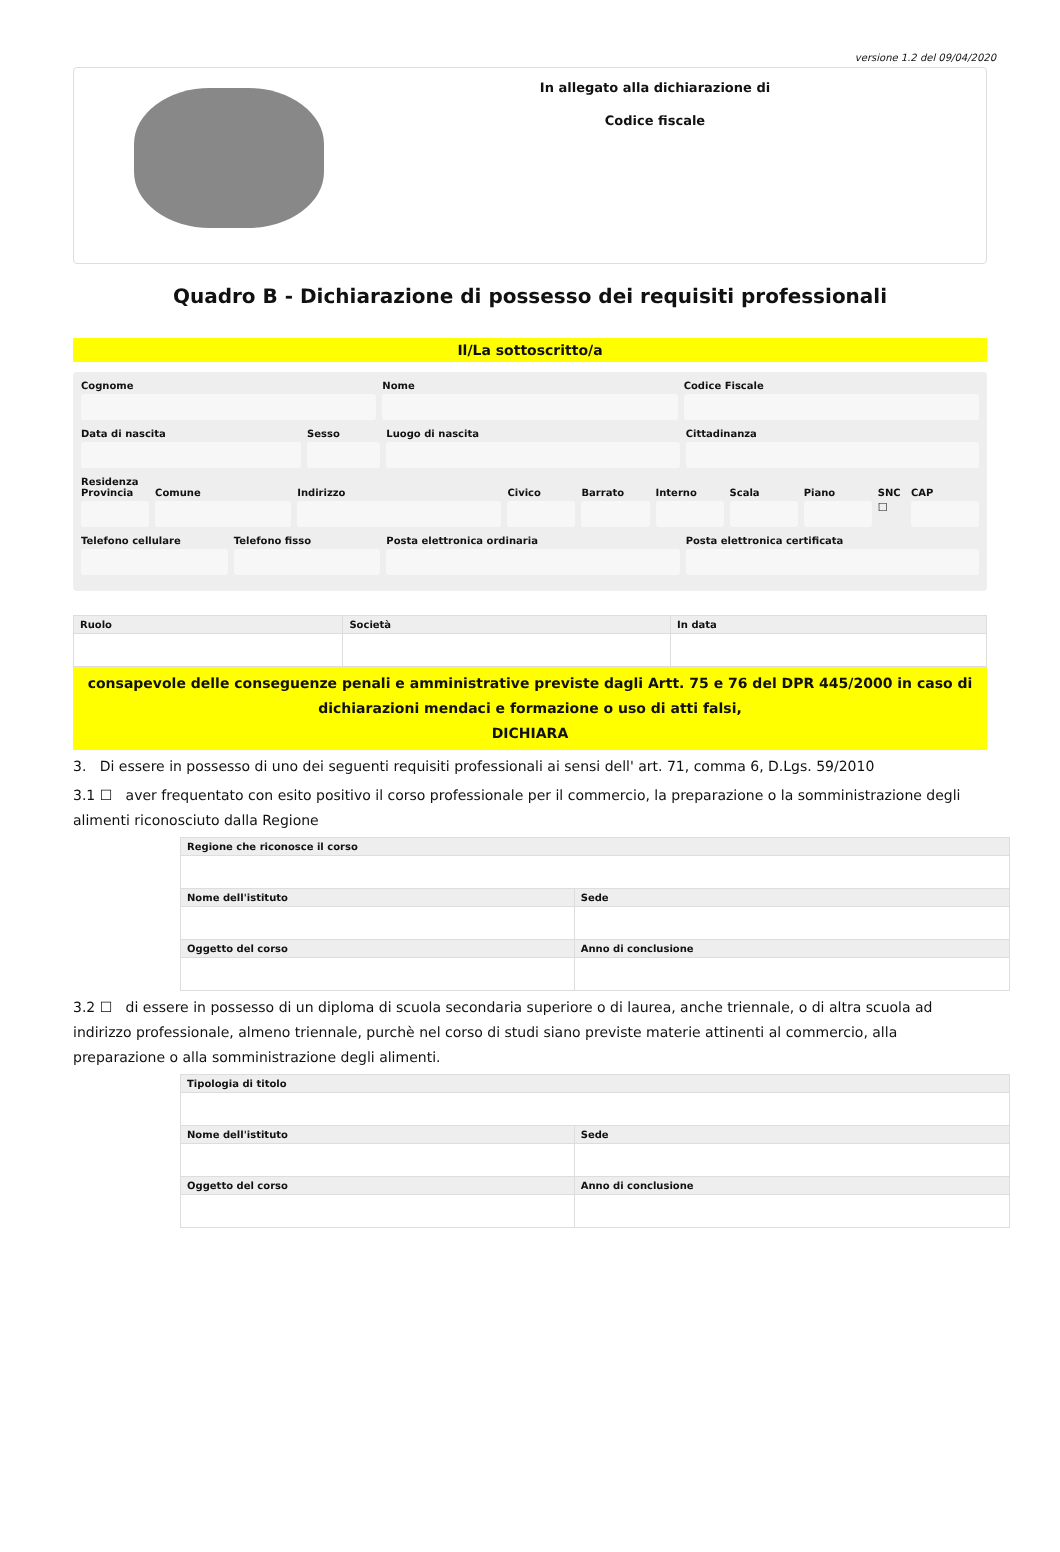versione 1.2 del 09/04/2020
In allegato alla dichiarazione di
Codice fiscale
Quadro B - Dichiarazione di possesso dei requisiti professionali
Il/La sottoscritto/a
Cognome Nome Codice Fiscale
Data di nascita Sesso Luogo di nascita Cittadinanza
Residenza
Provincia Comune Indirizzo Civico Barrato Interno Scala Piano SNC
☐
CAP
Telefono cellulare Telefono fisso Posta elettronica ordinaria Posta elettronica certificata
| Ruolo | Società | In data |
| --- | --- | --- |
consapevole delle conseguenze penali e amministrative previste dagli Artt. 75 e 76 del DPR 445/2000 in caso di dichiarazioni mendaci e formazione o uso di atti falsi,
DICHIARA
3. Di essere in possesso di uno dei seguenti requisiti professionali ai sensi dell' art. 71, comma 6, D.Lgs. 59/2010
3.1 ☐ aver frequentato con esito positivo il corso professionale per il commercio, la preparazione o la somministrazione degli alimenti riconosciuto dalla Regione
| Regione che riconosce il corso | |
| --- | --- |
| Nome dell'istituto | Sede |
| Oggetto del corso | Anno di conclusione |
3.2 ☐ di essere in possesso di un diploma di scuola secondaria superiore o di laurea, anche triennale, o di altra scuola ad indirizzo professionale, almeno triennale, purchè nel corso di studi siano previste materie attinenti al commercio, alla preparazione o alla somministrazione degli alimenti.
| Tipologia di titolo | |
| --- | --- |
| Nome dell'istituto | Sede |
| Oggetto del corso | Anno di conclusione |